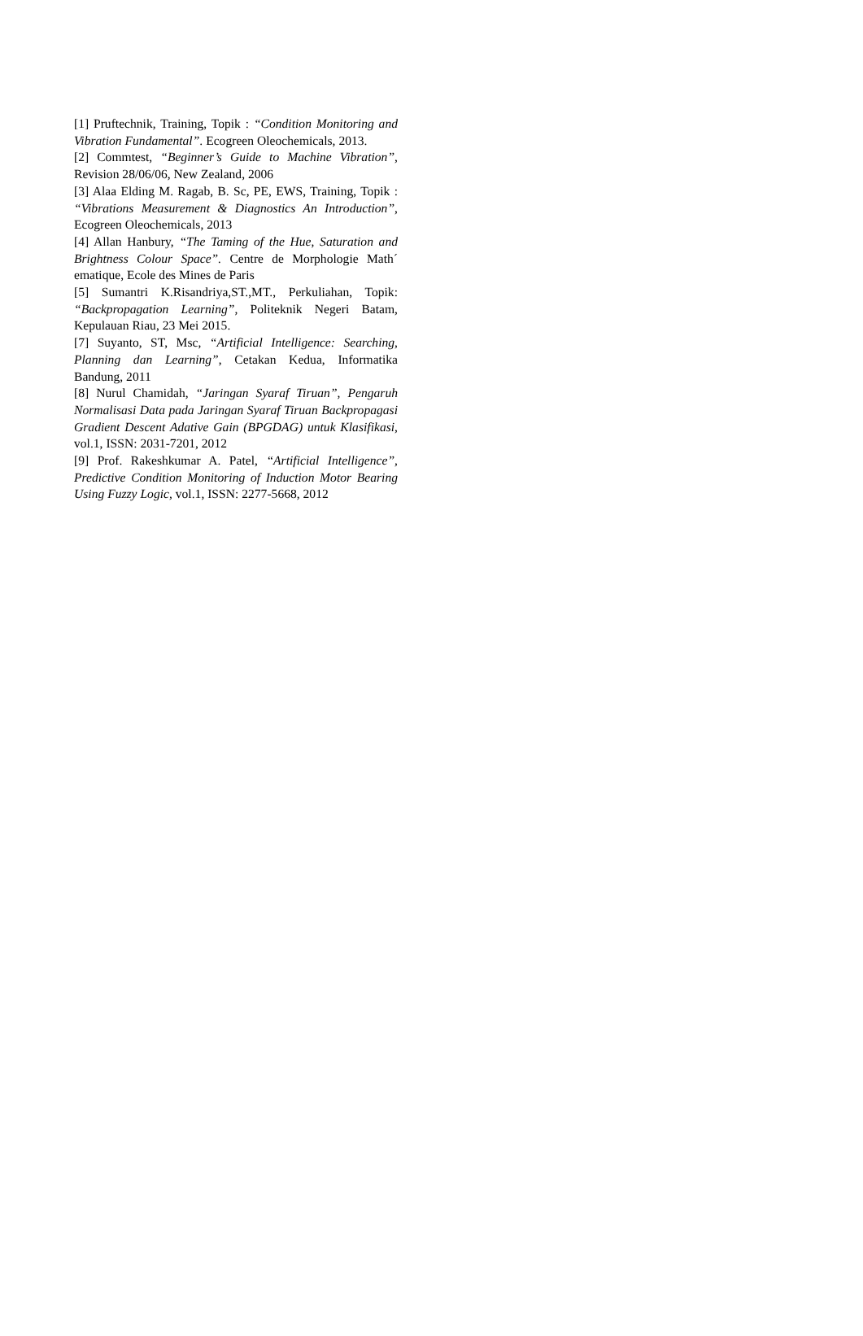[1] Pruftechnik, Training, Topik : “Condition Monitoring and Vibration Fundamental”. Ecogreen Oleochemicals, 2013.
[2] Commtest, “Beginner’s Guide to Machine Vibration”, Revision 28/06/06, New Zealand, 2006
[3] Alaa Elding M. Ragab, B. Sc, PE, EWS, Training, Topik : “Vibrations Measurement & Diagnostics An Introduction”, Ecogreen Oleochemicals, 2013
[4] Allan Hanbury, “The Taming of the Hue, Saturation and Brightness Colour Space”. Centre de Morphologie Math´ ematique, Ecole des Mines de Paris
[5] Sumantri K.Risandriya,ST.,MT., Perkuliahan, Topik: “Backpropagation Learning”, Politeknik Negeri Batam, Kepulauan Riau, 23 Mei 2015.
[7] Suyanto, ST, Msc, “Artificial Intelligence: Searching, Planning dan Learning”, Cetakan Kedua, Informatika Bandung, 2011
[8] Nurul Chamidah, “Jaringan Syaraf Tiruan”, Pengaruh Normalisasi Data pada Jaringan Syaraf Tiruan Backpropagasi Gradient Descent Adative Gain (BPGDAG) untuk Klasifikasi, vol.1, ISSN: 2031-7201, 2012
[9] Prof. Rakeshkumar A. Patel, “Artificial Intelligence”, Predictive Condition Monitoring of Induction Motor Bearing Using Fuzzy Logic, vol.1, ISSN: 2277-5668, 2012